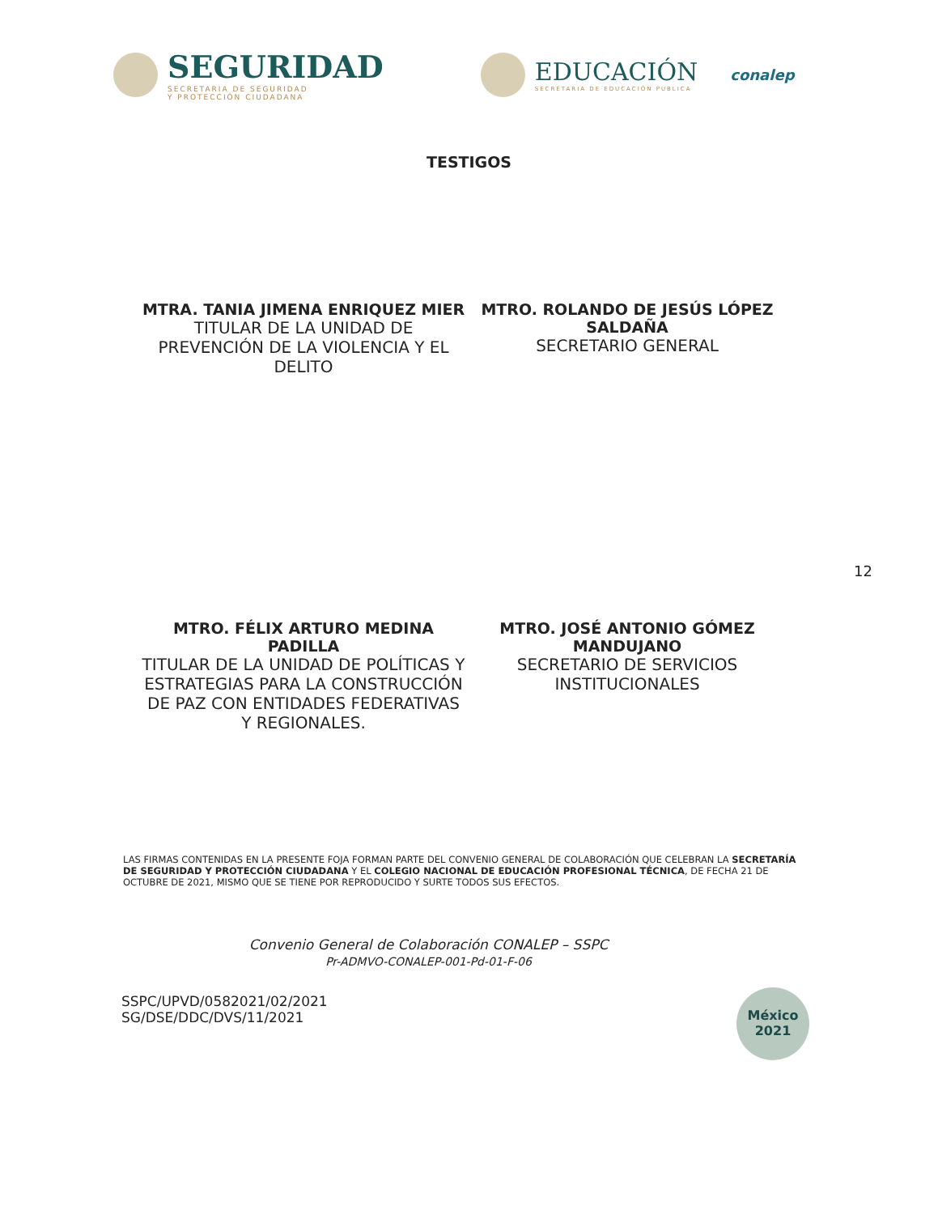SEGURIDAD
SECRETARIA DE SEGURIDAD
Y PROTECCIÓN CIUDADANA
EDUCACIÓN
SECRETARIA DE EDUCACIÓN PUBLICA
conalep
TESTIGOS
MTRA. TANIA JIMENA ENRIQUEZ MIER
TITULAR DE LA UNIDAD DE PREVENCIÓN DE LA VIOLENCIA Y EL DELITO
MTRO. ROLANDO DE JESÚS LÓPEZ SALDAÑA
SECRETARIO GENERAL
12
MTRO. FÉLIX ARTURO MEDINA PADILLA
TITULAR DE LA UNIDAD DE POLÍTICAS Y ESTRATEGIAS PARA LA CONSTRUCCIÓN DE PAZ CON ENTIDADES FEDERATIVAS Y REGIONALES.
MTRO. JOSÉ ANTONIO GÓMEZ MANDUJANO
SECRETARIO DE SERVICIOS INSTITUCIONALES
LAS FIRMAS CONTENIDAS EN LA PRESENTE FOJA FORMAN PARTE DEL CONVENIO GENERAL DE COLABORACIÓN QUE CELEBRAN LA SECRETARÍA DE SEGURIDAD Y PROTECCIÓN CIUDADANA Y EL COLEGIO NACIONAL DE EDUCACIÓN PROFESIONAL TÉCNICA, DE FECHA 21 DE OCTUBRE DE 2021, MISMO QUE SE TIENE POR REPRODUCIDO Y SURTE TODOS SUS EFECTOS.
Convenio General de Colaboración CONALEP – SSPC
Pr-ADMVO-CONALEP-001-Pd-01-F-06
SSPC/UPVD/0582021/02/2021
SG/DSE/DDC/DVS/11/2021
México
2021